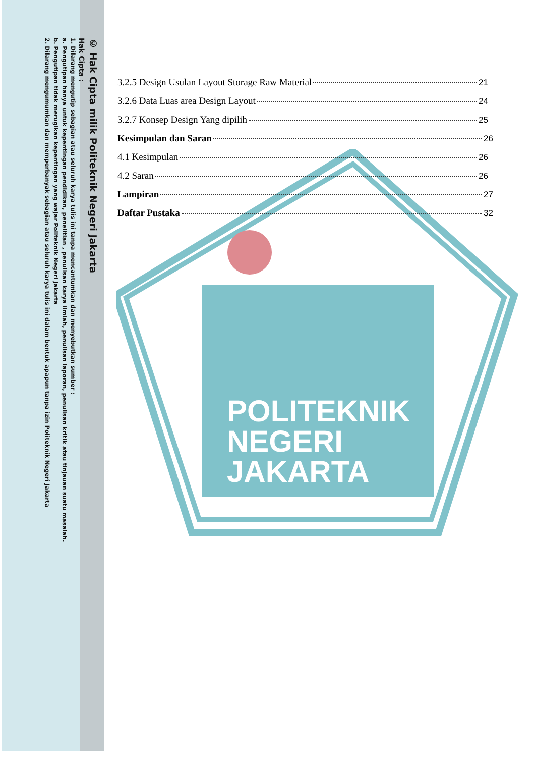POLITEKNIK
NEGERI
JAKARTA
© Hak Cipta milik Politeknik Negeri Jakarta
Hak Cipta :
1. Dilarang mengutip sebagian atau seluruh karya tulis ini tanpa mencantumkan dan menyebutkan sumber :
a. Pengutipan hanya untuk kepentingan pendidikan, penelitian , penulisan karya ilmiah, penulisan laporan, penulisan kritik atau tinjauan suatu masalah.
b. Pengutipan tidak merugikan kepentingan yang wajar Politeknik Negeri Jakarta
2. Dilarang mengumumkan dan memperbanyak sebagian atau seluruh karya tulis ini dalam bentuk apapun tanpa izin Politeknik Negeri Jakarta
3.2.5 Design Usulan Layout Storage Raw Material 21
3.2.6 Data Luas area Design Layout 24
3.2.7 Konsep Design Yang dipilih 25
Kesimpulan dan Saran 26
4.1 Kesimpulan 26
4.2 Saran 26
Lampiran 27
Daftar Pustaka 32